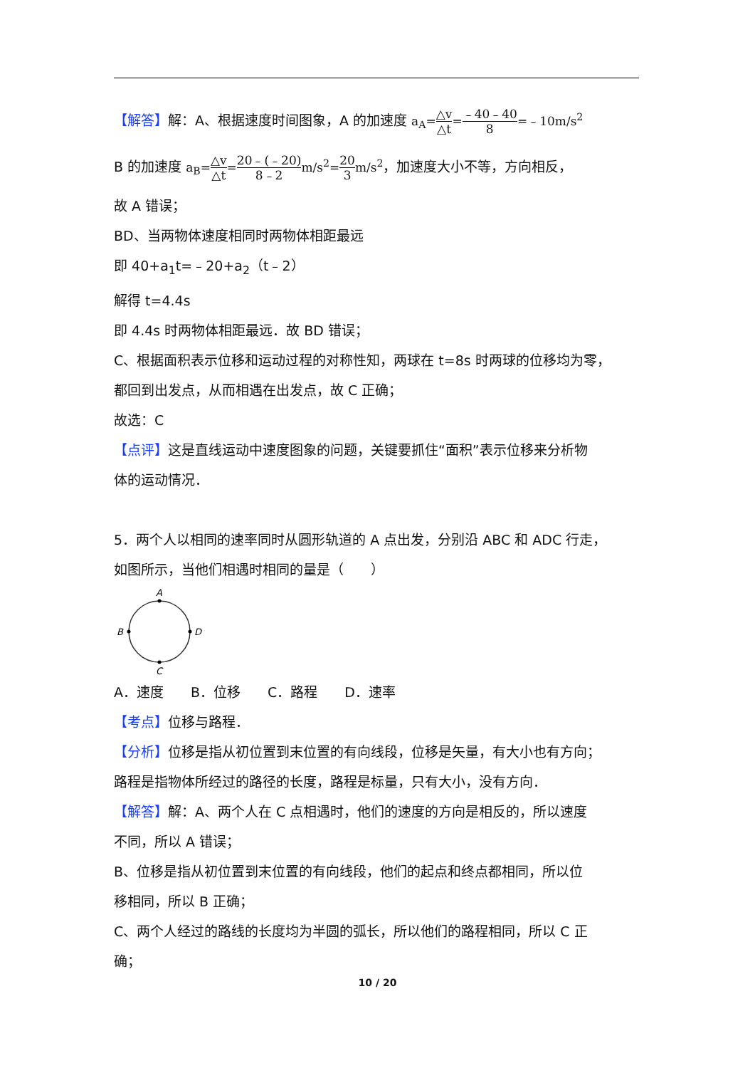【解答】解：A、根据速度时间图象，A 的加速度 a<sub>A</sub>=△v △t=﹣40﹣40 8=﹣10m/s<sup>2</sup>
B 的加速度 a<sub>B</sub>=△v △t=20﹣(﹣20) 8﹣2 m/s<sup>2</sup>=20 3 m/s<sup>2</sup>，加速度大小不等，方向相反，
故 A 错误；
BD、当两物体速度相同时两物体相距最远
即 40+a<sub>1</sub>t=﹣20+a<sub>2</sub>（t﹣2）
解得 t=4.4s
即 4.4s 时两物体相距最远．故 BD 错误；
C、根据面积表示位移和运动过程的对称性知，两球在 t=8s 时两球的位移均为零，
都回到出发点，从而相遇在出发点，故 C 正确；
故选：C
【点评】这是直线运动中速度图象的问题，关键要抓住“面积”表示位移来分析物
体的运动情况．
5．两个人以相同的速率同时从圆形轨道的 A 点出发，分别沿 ABC 和 ADC 行走，
如图所示，当他们相遇时相同的量是（　　）
A
B
D
C
A．速度　　B．位移　　C．路程　　D．速率
【考点】位移与路程．
【分析】位移是指从初位置到末位置的有向线段，位移是矢量，有大小也有方向；
路程是指物体所经过的路径的长度，路程是标量，只有大小，没有方向．
【解答】解：A、两个人在 C 点相遇时，他们的速度的方向是相反的，所以速度
不同，所以 A 错误；
B、位移是指从初位置到末位置的有向线段，他们的起点和终点都相同，所以位
移相同，所以 B 正确；
C、两个人经过的路线的长度均为半圆的弧长，所以他们的路程相同，所以 C 正
确；
10 / 20